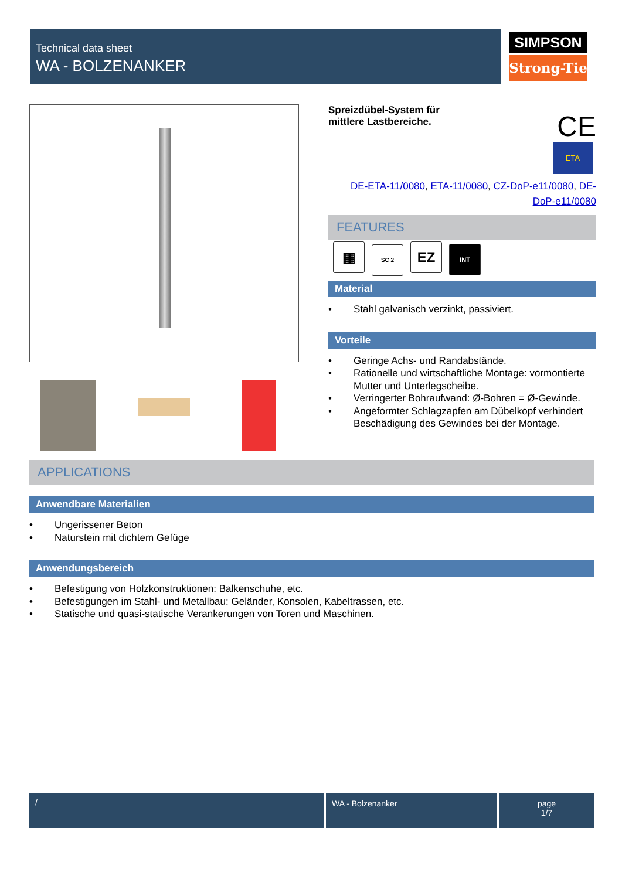Technical data sheet
WA - BOLZENANKER
SIMPSON
Strong-Tie
Spreizdübel-System für mittlere Lastbereiche.
CE
ETA
DE-ETA-11/0080, ETA-11/0080, CZ-DoP-e11/0080, DE-DoP-e11/0080
FEATURES
▦ SC 2 EZ INT
Material
• Stahl galvanisch verzinkt, passiviert.
Vorteile
• Geringe Achs- und Randabstände.
• Rationelle und wirtschaftliche Montage: vormontierte Mutter und Unterlegscheibe.
• Verringerter Bohraufwand: Ø-Bohren = Ø-Gewinde.
• Angeformter Schlagzapfen am Dübelkopf verhindert Beschädigung des Gewindes bei der Montage.
APPLICATIONS
Anwendbare Materialien
• Ungerissener Beton
• Naturstein mit dichtem Gefüge
Anwendungsbereich
• Befestigung von Holzkonstruktionen: Balkenschuhe, etc.
• Befestigungen im Stahl- und Metallbau: Geländer, Konsolen, Kabeltrassen, etc.
• Statische und quasi-statische Verankerungen von Toren und Maschinen.
/ WA - Bolzenanker
page
1/7